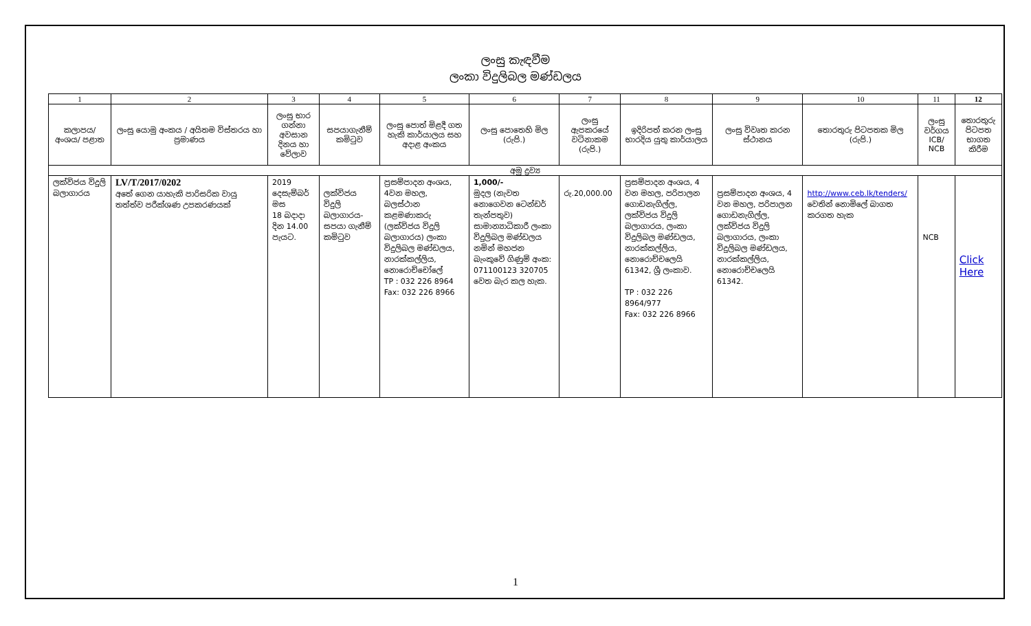ලංසු කැඳවීම
ලංකා විදුලිබල මණ්ඩලය
| 1 | 2 | 3 | 4 | 5 | 6 | 7 | 8 | 9 | 10 | 11 | 12 |
| --- | --- | --- | --- | --- | --- | --- | --- | --- | --- | --- | --- |
| කලාපය/ අංශය/ පළාත | ලංසු යොමු අංකය / අයිතම විස්තරය හා ප්‍රමාණය | ලංසු භාර ගන්නා අවසාන දිනය හා වේලාව | සපයාගැනීම් කමිටුව | ලංසු පොත් මිළදී ගත හැකි කාර්යාලය සහ අදාළ අංකය | ලංසු පොතෙහි මිල (රුපි.) | ලංසු ඇපකරයේ වටිනාකම (රුපි.) | ඉදිරිපත් කරන ලංසු භාරදිය යුතු කාර්යාලය | ලංසු විවෘත කරන ස්ථානය | තොරතුරු පිටපතක මිල (රුපි.) | ලංසු වර්ගය ICB/ NCB | තොරතුරු පිටපත භාගත කිරීම |
| අමු ද්‍රව්‍ය | | | | | | | | | | | |
| ලක්විජය විදුලි බලාගාරය | LV/T/2017/0202 අතේ ගෙන යාහැකි පාරිසරික වායු තත්ත්ව පරීක්ශණ උපකරණයක් | 2019 දෙසැම්බර් මස 18 බදාදා දින 14.00 පැයට. | ලක්විජය විදුලි බලාගාරය- සපයා ගැනීම් කමිටුව | ප්‍රසම්පාදන අංශය, 4වන මහල, බලස්ථාන කළමණාකරු (ලක්විජය විදුලි බලාගාරය) ලංකා විදුලිබල මණ්ඩලය, නාරක්කල්ලිය, නොරොච්චෝලේ TP : 032 226 8964 Fax: 032 226 8966 | 1,000/- මුදල (නැවත නොගෙවන ටෙන්ඩර් තැන්පතුව) සාමාන්‍යාධිකාරී ලංකා විදුලිබල මණ්ඩලය නමින් මහජන බැංකුවේ ගිණුම් අංක: 071100123 320705 වෙත බැර කල හැක. | රු.20,000.00 | ප්‍රසම්පාදන අංශය, 4 වන මහල, පරිපාලන ගොඩනැගිල්ල, ලක්විජය විදුලි බලාගාරය, ලංකා විදුලිබල මණ්ඩලය, නාරක්කල්ලිය, නොරොච්චලෙයි 61342, ශ්‍රී ලංකාව. TP : 032 226 8964/977 Fax: 032 226 8966 | ප්‍රසම්පාදන අංශය, 4 වන මහල, පරිපාලන ගොඩනැගිල්ල, ලක්විජය විදුලි බලාගාරය, ලංකා විදුලිබල මණ්ඩලය, නාරක්කල්ලිය, නොරොච්චලෙයි 61342. | http://www.ceb.lk/tenders/ වෙතින් නොමිලේ බාගත කරගත හැක | NCB | Click Here |
1